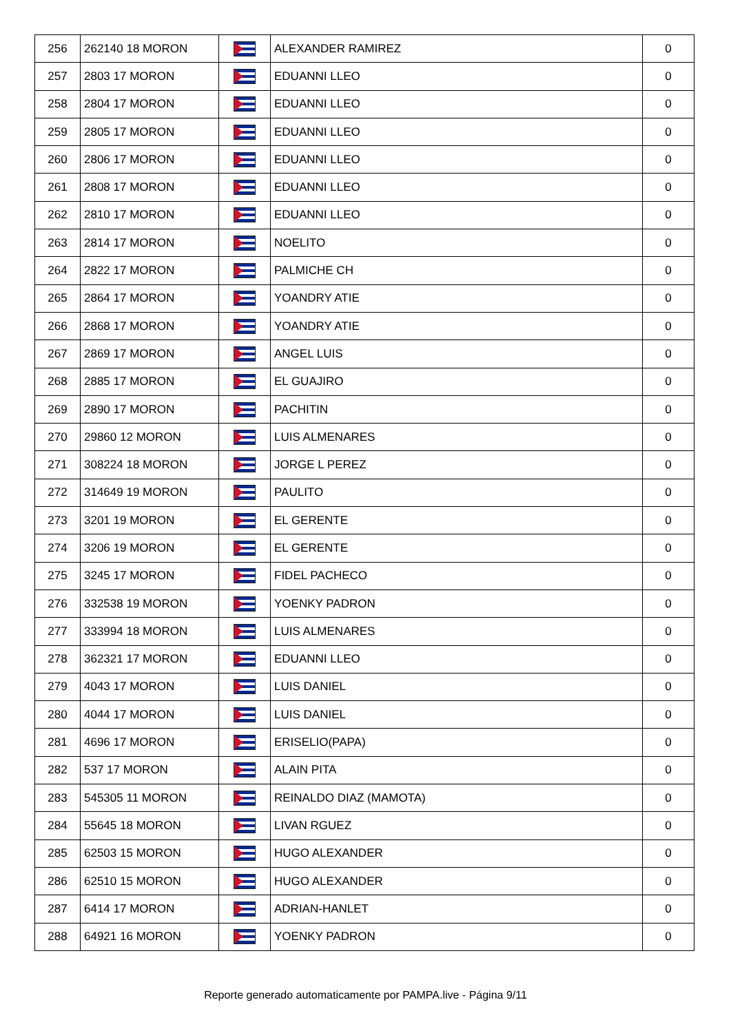| 256 | 262140 18 MORON | | ALEXANDER RAMIREZ | 0 |
| 257 | 2803 17 MORON | | EDUANNI LLEO | 0 |
| 258 | 2804 17 MORON | | EDUANNI LLEO | 0 |
| 259 | 2805 17 MORON | | EDUANNI LLEO | 0 |
| 260 | 2806 17 MORON | | EDUANNI LLEO | 0 |
| 261 | 2808 17 MORON | | EDUANNI LLEO | 0 |
| 262 | 2810 17 MORON | | EDUANNI LLEO | 0 |
| 263 | 2814 17 MORON | | NOELITO | 0 |
| 264 | 2822 17 MORON | | PALMICHE CH | 0 |
| 265 | 2864 17 MORON | | YOANDRY ATIE | 0 |
| 266 | 2868 17 MORON | | YOANDRY ATIE | 0 |
| 267 | 2869 17 MORON | | ANGEL LUIS | 0 |
| 268 | 2885 17 MORON | | EL GUAJIRO | 0 |
| 269 | 2890 17 MORON | | PACHITIN | 0 |
| 270 | 29860 12 MORON | | LUIS ALMENARES | 0 |
| 271 | 308224 18 MORON | | JORGE L PEREZ | 0 |
| 272 | 314649 19 MORON | | PAULITO | 0 |
| 273 | 3201 19 MORON | | EL GERENTE | 0 |
| 274 | 3206 19 MORON | | EL GERENTE | 0 |
| 275 | 3245 17 MORON | | FIDEL PACHECO | 0 |
| 276 | 332538 19 MORON | | YOENKY PADRON | 0 |
| 277 | 333994 18 MORON | | LUIS ALMENARES | 0 |
| 278 | 362321 17 MORON | | EDUANNI LLEO | 0 |
| 279 | 4043 17 MORON | | LUIS DANIEL | 0 |
| 280 | 4044 17 MORON | | LUIS DANIEL | 0 |
| 281 | 4696 17 MORON | | ERISELIO(PAPA) | 0 |
| 282 | 537 17 MORON | | ALAIN PITA | 0 |
| 283 | 545305 11 MORON | | REINALDO DIAZ (MAMOTA) | 0 |
| 284 | 55645 18 MORON | | LIVAN RGUEZ | 0 |
| 285 | 62503 15 MORON | | HUGO ALEXANDER | 0 |
| 286 | 62510 15 MORON | | HUGO ALEXANDER | 0 |
| 287 | 6414 17 MORON | | ADRIAN-HANLET | 0 |
| 288 | 64921 16 MORON | | YOENKY PADRON | 0 |
Reporte generado automaticamente por PAMPA.live - Página 9/11